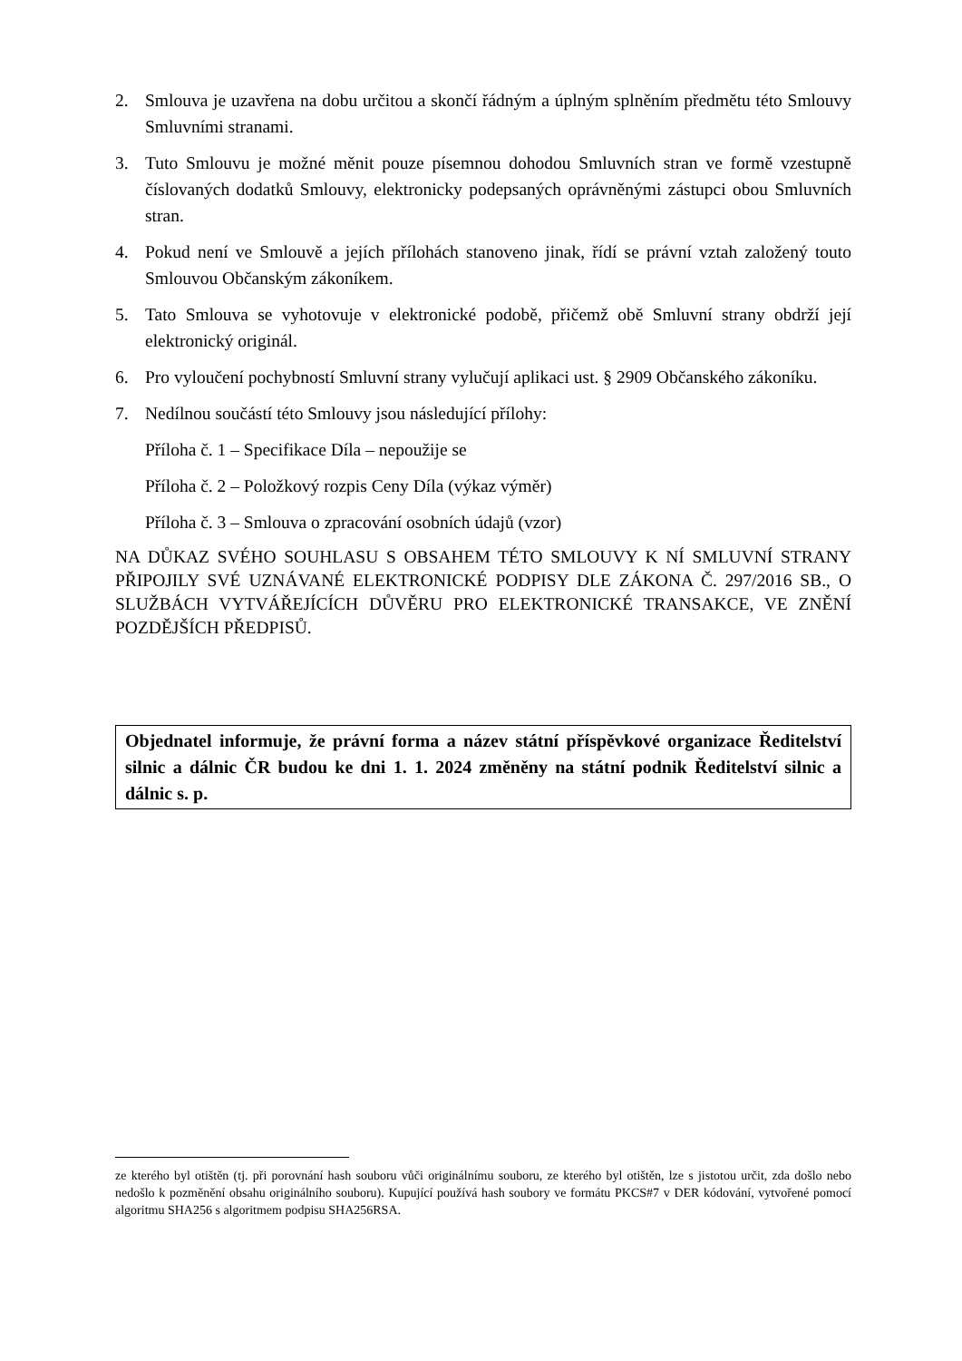2. Smlouva je uzavřena na dobu určitou a skončí řádným a úplným splněním předmětu této Smlouvy Smluvními stranami.
3. Tuto Smlouvu je možné měnit pouze písemnou dohodou Smluvních stran ve formě vzestupně číslovaných dodatků Smlouvy, elektronicky podepsaných oprávněnými zástupci obou Smluvních stran.
4. Pokud není ve Smlouvě a jejích přílohách stanoveno jinak, řídí se právní vztah založený touto Smlouvou Občanským zákoníkem.
5. Tato Smlouva se vyhotovuje v elektronické podobě, přičemž obě Smluvní strany obdrží její elektronický originál.
6. Pro vyloučení pochybností Smluvní strany vylučují aplikaci ust. § 2909 Občanského zákoníku.
7. Nedílnou součástí této Smlouvy jsou následující přílohy:
Příloha č. 1 – Specifikace Díla – nepoužije se
Příloha č. 2 – Položkový rozpis Ceny Díla (výkaz výměr)
Příloha č. 3 – Smlouva o zpracování osobních údajů (vzor)
NA DŮKAZ SVÉHO SOUHLASU S OBSAHEM TÉTO SMLOUVY K NÍ SMLUVNÍ STRANY PŘIPOJILY SVÉ UZNÁVANÉ ELEKTRONICKÉ PODPISY DLE ZÁKONA Č. 297/2016 SB., O SLUŽBÁCH VYTVÁŘEJÍCÍCH DŮVĚRU PRO ELEKTRONICKÉ TRANSAKCE, VE ZNĚNÍ POZDĚJŠÍCH PŘEDPISŮ.
Objednatel informuje, že právní forma a název státní příspěvkové organizace Ředitelství silnic a dálnic ČR budou ke dni 1. 1. 2024 změněny na státní podnik Ředitelství silnic a dálnic s. p.
ze kterého byl otištěn (tj. při porovnání hash souboru vůči originálnímu souboru, ze kterého byl otištěn, lze s jistotou určit, zda došlo nebo nedošlo k pozměnění obsahu originálního souboru). Kupující používá hash soubory ve formátu PKCS#7 v DER kódování, vytvořené pomocí algoritmu SHA256 s algoritmem podpisu SHA256RSA.